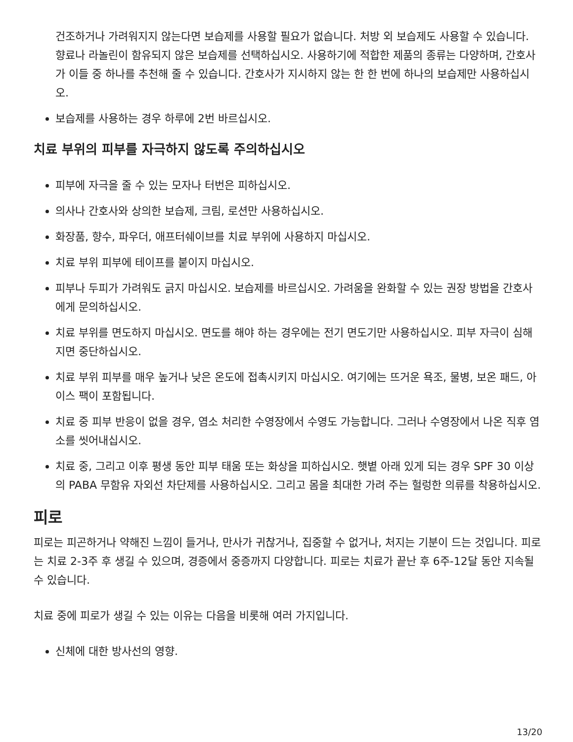건조하거나 가려워지지 않는다면 보습제를 사용할 필요가 없습니다. 처방 외 보습제도 사용할 수 있습니다. 향료나 라놀린이 함유되지 않은 보습제를 선택하십시오. 사용하기에 적합한 제품의 종류는 다양하며, 간호사가 이들 중 하나를 추천해 줄 수 있습니다. 간호사가 지시하지 않는 한 한 번에 하나의 보습제만 사용하십시오.
보습제를 사용하는 경우 하루에 2번 바르십시오.
치료 부위의 피부를 자극하지 않도록 주의하십시오
피부에 자극을 줄 수 있는 모자나 터번은 피하십시오.
의사나 간호사와 상의한 보습제, 크림, 로션만 사용하십시오.
화장품, 향수, 파우더, 애프터쉐이브를 치료 부위에 사용하지 마십시오.
치료 부위 피부에 테이프를 붙이지 마십시오.
피부나 두피가 가려워도 긁지 마십시오. 보습제를 바르십시오. 가려움을 완화할 수 있는 권장 방법을 간호사에게 문의하십시오.
치료 부위를 면도하지 마십시오. 면도를 해야 하는 경우에는 전기 면도기만 사용하십시오. 피부 자극이 심해지면 중단하십시오.
치료 부위 피부를 매우 높거나 낮은 온도에 접촉시키지 마십시오. 여기에는 뜨거운 욕조, 물병, 보온 패드, 아이스 팩이 포함됩니다.
치료 중 피부 반응이 없을 경우, 염소 처리한 수영장에서 수영도 가능합니다. 그러나 수영장에서 나온 직후 염소를 씻어내십시오.
치료 중, 그리고 이후 평생 동안 피부 태움 또는 화상을 피하십시오. 햇볕 아래 있게 되는 경우 SPF 30 이상의 PABA 무함유 자외선 차단제를 사용하십시오. 그리고 몸을 최대한 가려 주는 헐렁한 의류를 착용하십시오.
피로
피로는 피곤하거나 약해진 느낌이 들거나, 만사가 귀찮거나, 집중할 수 없거나, 처지는 기분이 드는 것입니다. 피로는 치료 2-3주 후 생길 수 있으며, 경증에서 중증까지 다양합니다. 피로는 치료가 끝난 후 6주-12달 동안 지속될 수 있습니다.
치료 중에 피로가 생길 수 있는 이유는 다음을 비롯해 여러 가지입니다.
신체에 대한 방사선의 영향.
13/20